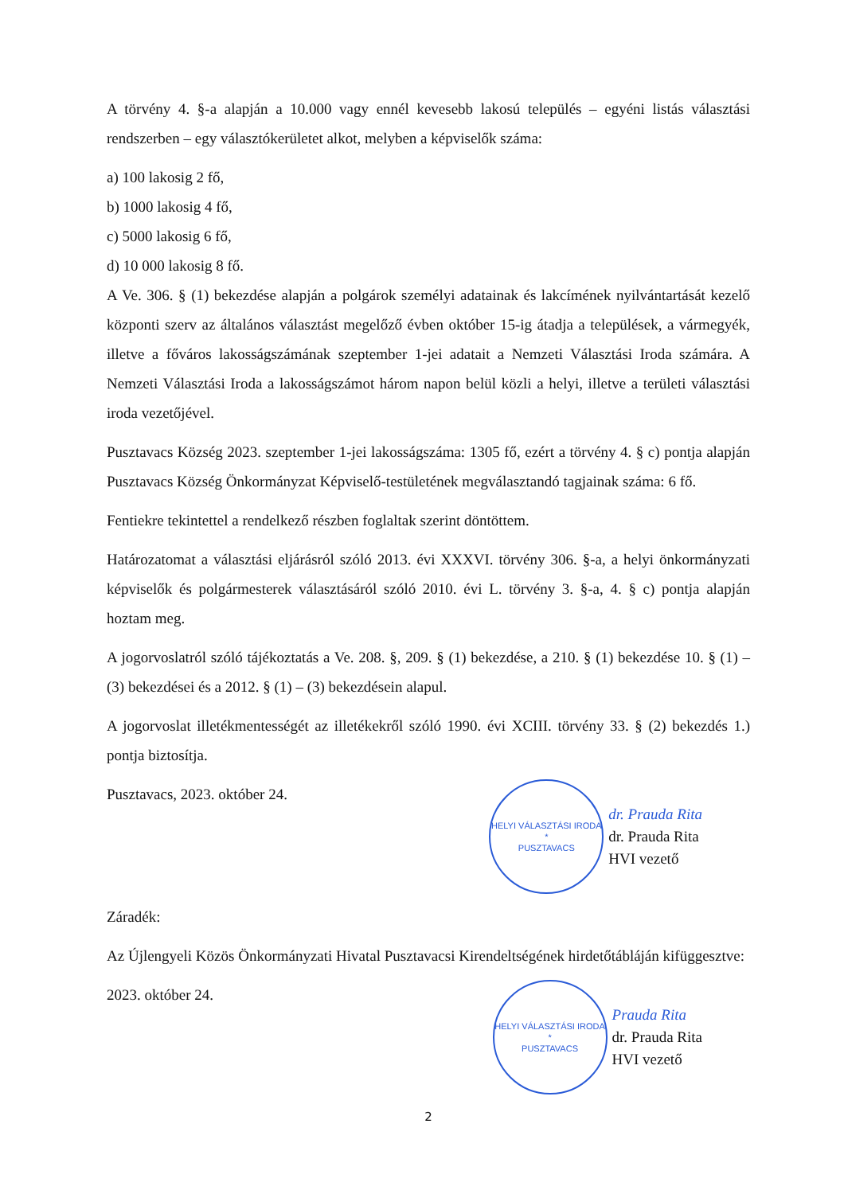A törvény 4. §-a alapján a 10.000 vagy ennél kevesebb lakosú település – egyéni listás választási rendszerben – egy választókerületet alkot, melyben a képviselők száma:
a) 100 lakosig 2 fő,
b) 1000 lakosig 4 fő,
c) 5000 lakosig 6 fő,
d) 10 000 lakosig 8 fő.
A Ve. 306. § (1) bekezdése alapján a polgárok személyi adatainak és lakcímének nyilvántartását kezelő központi szerv az általános választást megelőző évben október 15-ig átadja a települések, a vármegyék, illetve a főváros lakosságszámának szeptember 1-jei adatait a Nemzeti Választási Iroda számára. A Nemzeti Választási Iroda a lakosságszámot három napon belül közli a helyi, illetve a területi választási iroda vezetőjével.
Pusztavacs Község 2023. szeptember 1-jei lakosságszáma: 1305 fő, ezért a törvény 4. § c) pontja alapján Pusztavacs Község Önkormányzat Képviselő-testületének megválasztandó tagjainak száma: 6 fő.
Fentiekre tekintettel a rendelkező részben foglaltak szerint döntöttem.
Határozatomat a választási eljárásról szóló 2013. évi XXXVI. törvény 306. §-a, a helyi önkormányzati képviselők és polgármesterek választásáról szóló 2010. évi L. törvény 3. §-a, 4. § c) pontja alapján hoztam meg.
A jogorvoslatról szóló tájékoztatás a Ve. 208. §, 209. § (1) bekezdése, a 210. § (1) bekezdése 10. § (1) – (3) bekezdései és a 2012. § (1) – (3) bekezdésein alapul.
A jogorvoslat illetékmentességét az illetékekről szóló 1990. évi XCIII. törvény 33. § (2) bekezdés 1.) pontja biztosítja.
Pusztavacs, 2023. október 24.
HELYI VÁLASZTÁSI IRODA
*
PUSZTAVACS
dr. Prauda Rita
dr. Prauda Rita
HVI vezető
Záradék:
Az Újlengyeli Közös Önkormányzati Hivatal Pusztavacsi Kirendeltségének hirdetőtábláján kifüggesztve:
2023. október 24.
HELYI VÁLASZTÁSI IRODA
*
PUSZTAVACS
Prauda Rita
dr. Prauda Rita
HVI vezető
2